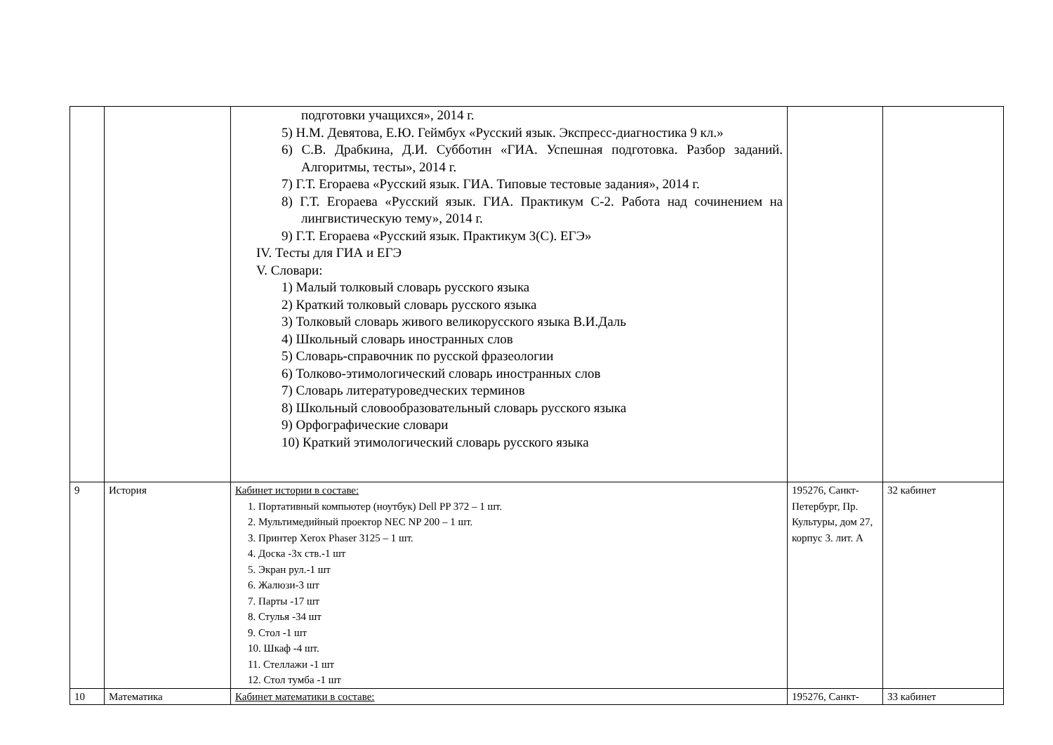| | | подготовки учащихся», 2014 г. 5) Н.М. Девятова, Е.Ю. Геймбух «Русский язык. Экспресс-диагностика 9 кл.» 6) С.В. Драбкина, Д.И. Субботин «ГИА. Успешная подготовка. Разбор заданий. Алгоритмы, тесты», 2014 г. 7) Г.Т. Егораева «Русский язык. ГИА. Типовые тестовые задания», 2014 г. 8) Г.Т. Егораева «Русский язык. ГИА. Практикум С-2. Работа над сочинением на лингвистическую тему», 2014 г. 9) Г.Т. Егораева «Русский язык. Практикум 3(С). ЕГЭ» IV. Тесты для ГИА и ЕГЭ V. Словари: 1) Малый толковый словарь русского языка 2) Краткий толковый словарь русского языка 3) Толковый словарь живого великорусского языка В.И.Даль 4) Школьный словарь иностранных слов 5) Словарь-справочник по русской фразеологии 6) Толково-этимологический словарь иностранных слов 7) Словарь литературоведческих терминов 8) Школьный словообразовательный словарь русского языка 9) Орфографические словари 10) Краткий этимологический словарь русского языка | | |
| 9 | История | Кабинет истории в составе: 1. Портативный компьютер (ноутбук) Dell PP 372 – 1 шт. 2. Мультимедийный проектор NEC NP 200 – 1 шт. 3. Принтер Xerox Phaser 3125 – 1 шт. 4. Доска -3х ств.-1 шт 5. Экран рул.-1 шт 6. Жалюзи-3 шт 7. Парты -17 шт 8. Стулья -34 шт 9. Стол -1 шт 10. Шкаф -4 шт. 11. Стеллажи -1 шт 12. Стол тумба -1 шт | 195276, Санкт-Петербург, Пр. Культуры, дом 27, корпус 3. лит. А | 32 кабинет |
| 10 | Математика | Кабинет математики в составе: | 195276, Санкт- | 33 кабинет |